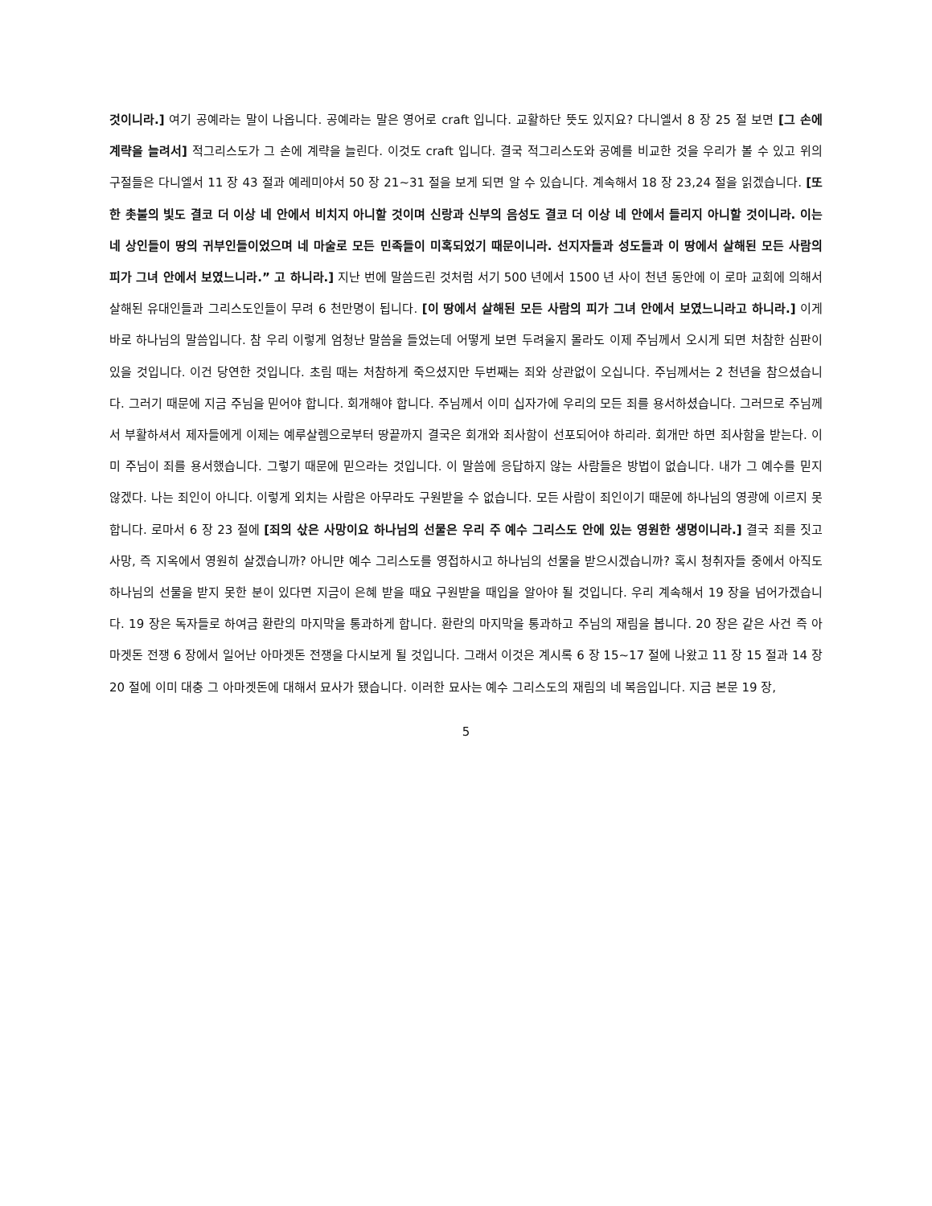것이니라.] 여기 공예라는 말이 나옵니다. 공예라는 말은 영어로 craft 입니다. 교활하단 뜻도 있지요? 다니엘서 8 장 25 절 보면 [그 손에 계략을 늘려서] 적그리스도가 그 손에 계략을 늘린다. 이것도 craft 입니다. 결국 적그리스도와 공예를 비교한 것을 우리가 볼 수 있고 위의 구절들은 다니엘서 11 장 43 절과 예레미야서 50 장 21~31 절을 보게 되면 알 수 있습니다. 계속해서 18 장 23,24 절을 읽겠습니다. [또한 촛불의 빛도 결코 더 이상 네 안에서 비치지 아니할 것이며 신랑과 신부의 음성도 결코 더 이상 네 안에서 들리지 아니할 것이니라. 이는 네 상인들이 땅의 귀부인들이었으며 네 마술로 모든 민족들이 미혹되었기 때문이니라. 선지자들과 성도들과 이 땅에서 살해된 모든 사람의 피가 그녀 안에서 보였느니라.” 고 하니라.] 지난 번에 말씀드린 것처럼 서기 500 년에서 1500 년 사이 천년 동안에 이 로마 교회에 의해서 살해된 유대인들과 그리스도인들이 무려 6 천만명이 됩니다. [이 땅에서 살해된 모든 사람의 피가 그녀 안에서 보였느니라고 하니라.] 이게 바로 하나님의 말씀입니다. 참 우리 이렇게 엄청난 말씀을 들었는데 어떻게 보면 두려울지 몰라도 이제 주님께서 오시게 되면 처참한 심판이 있을 것입니다. 이건 당연한 것입니다. 초림 때는 처참하게 죽으셨지만 두번째는 죄와 상관없이 오십니다. 주님께서는 2 천년을 참으셨습니다. 그러기 때문에 지금 주님을 믿어야 합니다. 회개해야 합니다. 주님께서 이미 십자가에 우리의 모든 죄를 용서하셨습니다. 그러므로 주님께서 부활하셔서 제자들에게 이제는 예루살렘으로부터 땅끝까지 결국은 회개와 죄사함이 선포되어야 하리라. 회개만 하면 죄사함을 받는다. 이미 주님이 죄를 용서했습니다. 그렇기 때문에 믿으라는 것입니다. 이 말씀에 응답하지 않는 사람들은 방법이 없습니다. 내가 그 예수를 믿지 않겠다. 나는 죄인이 아니다. 이렇게 외치는 사람은 아무라도 구원받을 수 없습니다. 모든 사람이 죄인이기 때문에 하나님의 영광에 이르지 못합니다. 로마서 6 장 23 절에 [죄의 삯은 사망이요 하나님의 선물은 우리 주 예수 그리스도 안에 있는 영원한 생명이니라.] 결국 죄를 짓고 사망, 즉 지옥에서 영원히 살겠습니까? 아니먄 예수 그리스도를 영접하시고 하나님의 선물을 받으시겠습니까? 혹시 청취자들 중에서 아직도 하나님의 선물을 받지 못한 분이 있다면 지금이 은혜 받을 때요 구원받을 때입을 알아야 될 것입니다. 우리 계속해서 19 장을 넘어가겠습니다. 19 장은 독자들로 하여금 환란의 마지막을 통과하게 합니다. 환란의 마지막을 통과하고 주님의 재림을 봅니다. 20 장은 같은 사건 즉 아마겟돈 전쟁 6 장에서 일어난 아마겟돈 전쟁을 다시보게 될 것입니다. 그래서 이것은 계시록 6 장 15~17 절에 나왔고 11 장 15 절과 14 장 20 절에 이미 대충 그 아마겟돈에 대해서 묘사가 됐습니다. 이러한 묘사는 예수 그리스도의 재림의 네 복음입니다. 지금 본문 19 장,
5